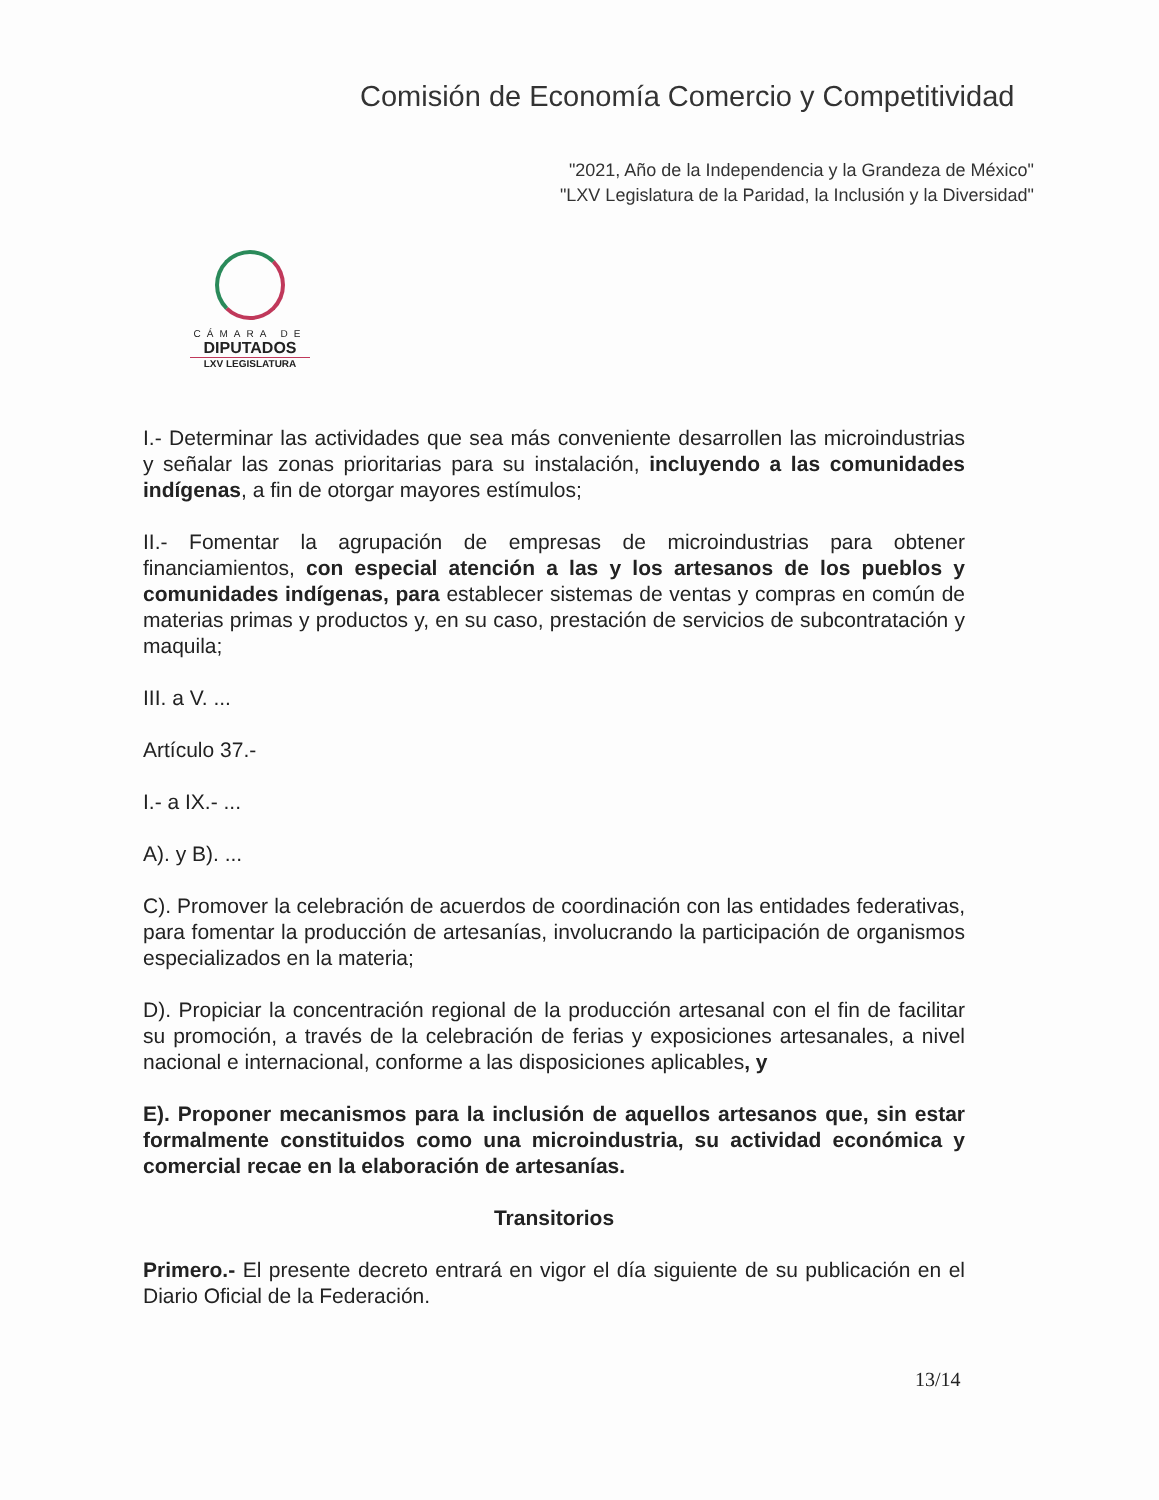Comisión de Economía Comercio y Competitividad
"2021, Año de la Independencia y la Grandeza de México"
"LXV Legislatura de la Paridad, la Inclusión y la Diversidad"
CÁMARA DE
DIPUTADOS
LXV LEGISLATURA
I.- Determinar las actividades que sea más conveniente desarrollen las microindustrias y señalar las zonas prioritarias para su instalación, incluyendo a las comunidades indígenas, a fin de otorgar mayores estímulos;
II.- Fomentar la agrupación de empresas de microindustrias para obtener financiamientos, con especial atención a las y los artesanos de los pueblos y comunidades indígenas, para establecer sistemas de ventas y compras en común de materias primas y productos y, en su caso, prestación de servicios de subcontratación y maquila;
III. a V. ...
Artículo 37.-
I.- a IX.- ...
A). y B). ...
C). Promover la celebración de acuerdos de coordinación con las entidades federativas, para fomentar la producción de artesanías, involucrando la participación de organismos especializados en la materia;
D). Propiciar la concentración regional de la producción artesanal con el fin de facilitar su promoción, a través de la celebración de ferias y exposiciones artesanales, a nivel nacional e internacional, conforme a las disposiciones aplicables, y
E). Proponer mecanismos para la inclusión de aquellos artesanos que, sin estar formalmente constituidos como una microindustria, su actividad económica y comercial recae en la elaboración de artesanías.
Transitorios
Primero.- El presente decreto entrará en vigor el día siguiente de su publicación en el Diario Oficial de la Federación.
13/14